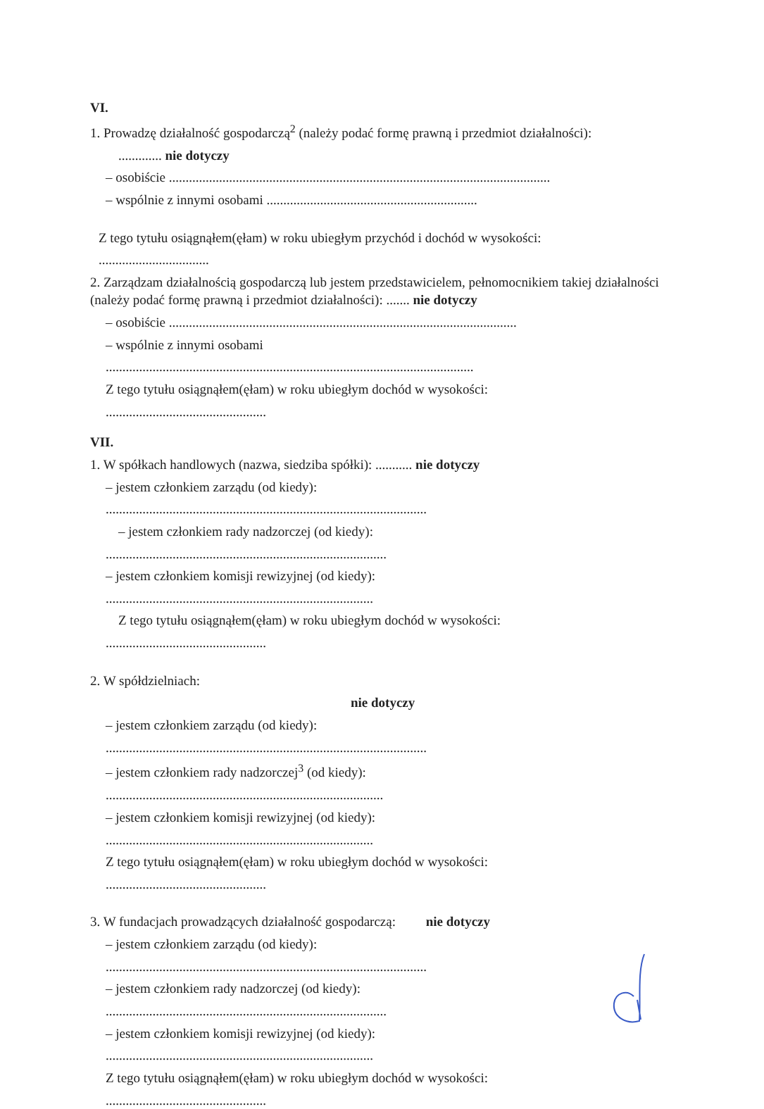VI.
1. Prowadzę działalność gospodarczą<sup>2</sup> (należy podać formę prawną i przedmiot działalności):
............. nie dotyczy
– osobiście ..................................................................................................................
– wspólnie z innymi osobami ...............................................................
Z tego tytułu osiągnąłem(ęłam) w roku ubiegłym przychód i dochód w wysokości:
.................................
2. Zarządzam działalnością gospodarczą lub jestem przedstawicielem, pełnomocnikiem takiej działalności (należy podać formę prawną i przedmiot działalności): ....... nie dotyczy
– osobiście ........................................................................................................
– wspólnie z innymi osobami
..............................................................................................................
Z tego tytułu osiągnąłem(ęłam) w roku ubiegłym dochód w wysokości:
................................................
VII.
1. W spółkach handlowych (nazwa, siedziba spółki): ........... nie dotyczy
– jestem członkiem zarządu (od kiedy):
................................................................................................
– jestem członkiem rady nadzorczej (od kiedy):
....................................................................................
– jestem członkiem komisji rewizyjnej (od kiedy):
................................................................................
Z tego tytułu osiągnąłem(ęłam) w roku ubiegłym dochód w wysokości:
................................................
2. W spółdzielniach:
nie dotyczy
– jestem członkiem zarządu (od kiedy):
................................................................................................
– jestem członkiem rady nadzorczej<sup>3</sup> (od kiedy):
...................................................................................
– jestem członkiem komisji rewizyjnej (od kiedy):
................................................................................
Z tego tytułu osiągnąłem(ęłam) w roku ubiegłym dochód w wysokości:
................................................
3. W fundacjach prowadzących działalność gospodarczą: nie dotyczy
– jestem członkiem zarządu (od kiedy):
................................................................................................
– jestem członkiem rady nadzorczej (od kiedy):
....................................................................................
– jestem członkiem komisji rewizyjnej (od kiedy):
................................................................................
Z tego tytułu osiągnąłem(ęłam) w roku ubiegłym dochód w wysokości:
................................................